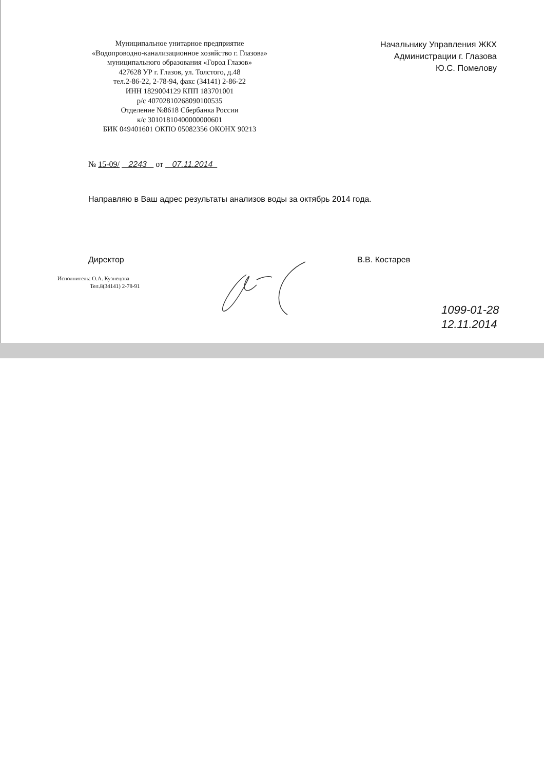Муниципальное унитарное предприятие
«Водопроводно-канализационное хозяйство г. Глазова»
муниципального образования «Город Глазов»
427628 УР г. Глазов, ул. Толстого, д.48
тел.2-86-22, 2-78-94, факс (34141) 2-86-22
ИНН 1829004129 КПП 183701001
р/с 40702810268090100535
Отделение №8618 Сбербанка России
к/с 30101810400000000601
БИК 049401601 ОКПО 05082356 ОКОНХ 90213
Начальнику Управления ЖКХ
Администрации г. Глазова
Ю.С. Помелову
№ 15-09/ 2243 от 07.11.2014
Направляю в Ваш адрес результаты анализов воды за октябрь 2014 года.
Директор В.В. Костарев
Исполнитель: О.А. Кузнецова
Тел.8(34141) 2-78-91
1099-01-28
12.11.2014